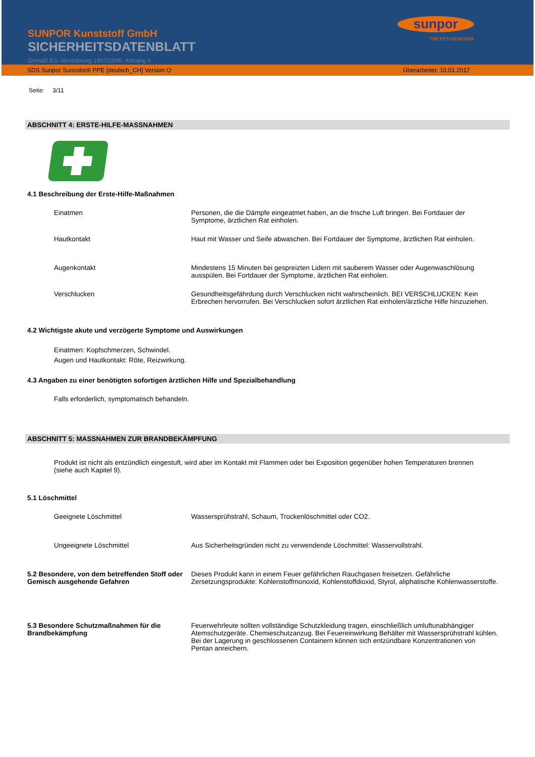SUNPOR Kunststoff GmbH
SICHERHEITSDATENBLATT
Gemäß EG-Verordnung 1907/2006, Anhang II
sunpor
THE EPS-DESIGNER
SDS Sunpor Suncolor® PPE [deutsch_CH] Version O Überarbeitet: 10.01.2017
Seite: 3/11
ABSCHNITT 4: ERSTE-HILFE-MASSNAHMEN
4.1 Beschreibung der Erste-Hilfe-Maßnahmen
Einatmen Personen, die die Dämpfe eingeatmet haben, an die frische Luft bringen. Bei Fortdauer der Symptome, ärztlichen Rat einholen.
Hautkontakt Haut mit Wasser und Seife abwaschen. Bei Fortdauer der Symptome, ärztlichen Rat einholen.
Augenkontakt Mindestens 15 Minuten bei gespreizten Lidern mit sauberem Wasser oder Augenwaschlösung ausspülen. Bei Fortdauer der Symptome, ärztlichen Rat einholen.
Verschlucken Gesundheitsgefährdung durch Verschlucken nicht wahrscheinlich. BEI VERSCHLUCKEN: Kein Erbrechen hervorrufen. Bei Verschlucken sofort ärztlichen Rat einholen/ärztliche Hilfe hinzuziehen.
4.2 Wichtigste akute und verzögerte Symptome und Auswirkungen
Einatmen: Kopfschmerzen, Schwindel.
Augen und Hautkontakt: Röte, Reizwirkung.
4.3 Angaben zu einer benötigten sofortigen ärztlichen Hilfe und Spezialbehandlung
Falls erforderlich, symptomatisch behandeln.
ABSCHNITT 5: MASSNAHMEN ZUR BRANDBEKÄMPFUNG
Produkt ist nicht als entzündlich eingestuft, wird aber im Kontakt mit Flammen oder bei Exposition gegenüber hohen Temperaturen brennen (siehe auch Kapitel 9).
5.1 Löschmittel
Geeignete Löschmittel Wassersprühstrahl, Schaum, Trockenlöschmittel oder CO2.
Ungeeignete Löschmittel Aus Sicherheitsgründen nicht zu verwendende Löschmittel: Wasservollstrahl.
5.2 Besondere, von dem betreffenden Stoff oder Gemisch ausgehende Gefahren
Dieses Produkt kann in einem Feuer gefährlichen Rauchgasen freisetzen. Gefährliche Zersetzungsprodukte: Kohlenstoffmonoxid, Kohlenstoffdioxid, Styrol, aliphatische Kohlenwasserstoffe.
5.3 Besondere Schutzmaßnahmen für die Brandbekämpfung
Feuerwehrleute sollten vollständige Schutzkleidung tragen, einschließlich umluftunabhängiger Atemschutzgeräte. Chemieschutzanzug. Bei Feuereinwirkung Behälter mit Wassersprühstrahl kühlen. Bei der Lagerung in geschlossenen Containern können sich entzündbare Konzentrationen von Pentan anreichern.